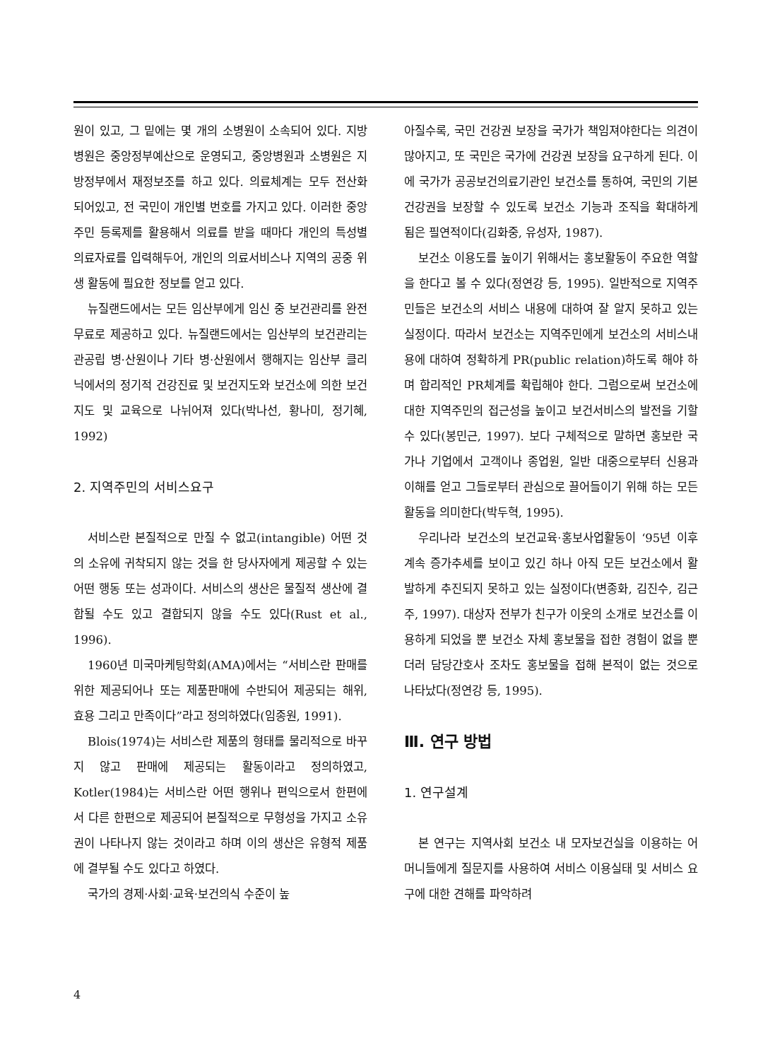원이 있고, 그 밑에는 몇 개의 소병원이 소속되어 있다. 지방병원은 중앙정부예산으로 운영되고, 중앙병원과 소병원은 지방정부에서 재정보조를 하고 있다. 의료체계는 모두 전산화 되어있고, 전 국민이 개인별 번호를 가지고 있다. 이러한 중앙 주민 등록제를 활용해서 의료를 받을 때마다 개인의 특성별 의료자료를 입력해두어, 개인의 의료서비스나 지역의 공중 위생 활동에 필요한 정보를 얻고 있다.
뉴질랜드에서는 모든 임산부에게 임신 중 보건관리를 완전 무료로 제공하고 있다. 뉴질랜드에서는 임산부의 보건관리는 관공립 병·산원이나 기타 병·산원에서 행해지는 임산부 클리닉에서의 정기적 건강진료 및 보건지도와 보건소에 의한 보건지도 및 교육으로 나뉘어져 있다(박나선, 황나미, 정기혜, 1992)
2. 지역주민의 서비스요구
서비스란 본질적으로 만질 수 없고(intangible) 어떤 것의 소유에 귀착되지 않는 것을 한 당사자에게 제공할 수 있는 어떤 행동 또는 성과이다. 서비스의 생산은 물질적 생산에 결합될 수도 있고 결합되지 않을 수도 있다(Rust et al., 1996).
1960년 미국마케팅학회(AMA)에서는 “서비스란 판매를 위한 제공되어나 또는 제품판매에 수반되어 제공되는 해위, 효용 그리고 만족이다”라고 정의하였다(임종원, 1991).
Blois(1974)는 서비스란 제품의 형태를 물리적으로 바꾸지 않고 판매에 제공되는 활동이라고 정의하였고, Kotler(1984)는 서비스란 어떤 행위나 편익으로서 한편에서 다른 한편으로 제공되어 본질적으로 무형성을 가지고 소유권이 나타나지 않는 것이라고 하며 이의 생산은 유형적 제품에 결부될 수도 있다고 하였다.
국가의 경제·사회·교육·보건의식 수준이 높
아질수록, 국민 건강권 보장을 국가가 책임져야한다는 의견이 많아지고, 또 국민은 국가에 건강권 보장을 요구하게 된다. 이에 국가가 공공보건의료기관인 보건소를 통하여, 국민의 기본 건강권을 보장할 수 있도록 보건소 기능과 조직을 확대하게 됨은 필연적이다(김화중, 유성자, 1987).
보건소 이용도를 높이기 위해서는 홍보활동이 주요한 역할을 한다고 볼 수 있다(정연강 등, 1995). 일반적으로 지역주민들은 보건소의 서비스 내용에 대하여 잘 알지 못하고 있는 실정이다. 따라서 보건소는 지역주민에게 보건소의 서비스내용에 대하여 정확하게 PR(public relation)하도록 해야 하며 합리적인 PR체계를 확립해야 한다. 그럼으로써 보건소에 대한 지역주민의 접근성을 높이고 보건서비스의 발전을 기할 수 있다(봉민근, 1997). 보다 구체적으로 말하면 홍보란 국가나 기업에서 고객이나 종업원, 일반 대중으로부터 신용과 이해를 얻고 그들로부터 관심으로 끌어들이기 위해 하는 모든 활동을 의미한다(박두혁, 1995).
우리나라 보건소의 보건교육·홍보사업활동이 ‘95년 이후 계속 증가추세를 보이고 있긴 하나 아직 모든 보건소에서 활발하게 추진되지 못하고 있는 실정이다(변종화, 김진수, 김근주, 1997). 대상자 전부가 친구가 이웃의 소개로 보건소를 이용하게 되었을 뿐 보건소 자체 홍보물을 접한 경험이 없을 뿐더러 담당간호사 조차도 홍보물을 접해 본적이 없는 것으로 나타났다(정연강 등, 1995).
Ⅲ. 연구 방법
1. 연구설계
본 연구는 지역사회 보건소 내 모자보건실을 이용하는 어머니들에게 질문지를 사용하여 서비스 이용실태 및 서비스 요구에 대한 견해를 파악하려
4